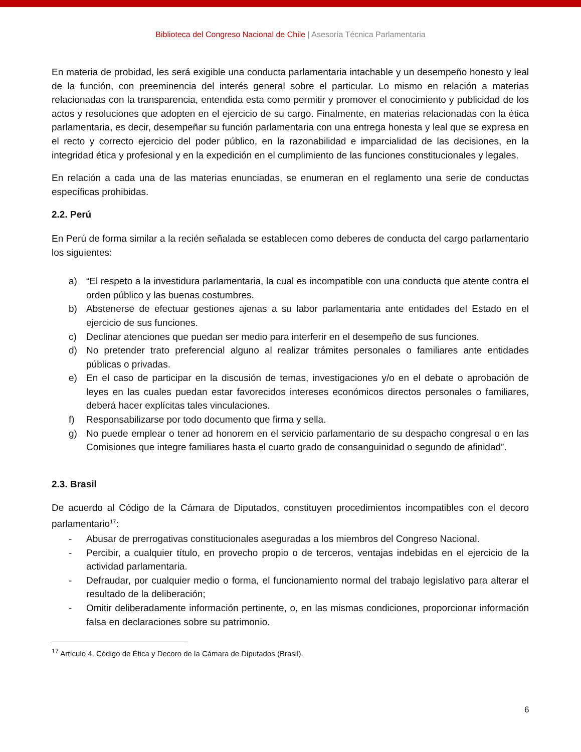Biblioteca del Congreso Nacional de Chile | Asesoría Técnica Parlamentaria
En materia de probidad, les será exigible una conducta parlamentaria intachable y un desempeño honesto y leal de la función, con preeminencia del interés general sobre el particular. Lo mismo en relación a materias relacionadas con la transparencia, entendida esta como permitir y promover el conocimiento y publicidad de los actos y resoluciones que adopten en el ejercicio de su cargo. Finalmente, en materias relacionadas con la ética parlamentaria, es decir, desempeñar su función parlamentaria con una entrega honesta y leal que se expresa en el recto y correcto ejercicio del poder público, en la razonabilidad e imparcialidad de las decisiones, en la integridad ética y profesional y en la expedición en el cumplimiento de las funciones constitucionales y legales.
En relación a cada una de las materias enunciadas, se enumeran en el reglamento una serie de conductas específicas prohibidas.
2.2. Perú
En Perú de forma similar a la recién señalada se establecen como deberes de conducta del cargo parlamentario los siguientes:
a) “El respeto a la investidura parlamentaria, la cual es incompatible con una conducta que atente contra el orden público y las buenas costumbres.
b) Abstenerse de efectuar gestiones ajenas a su labor parlamentaria ante entidades del Estado en el ejercicio de sus funciones.
c) Declinar atenciones que puedan ser medio para interferir en el desempeño de sus funciones.
d) No pretender trato preferencial alguno al realizar trámites personales o familiares ante entidades públicas o privadas.
e) En el caso de participar en la discusión de temas, investigaciones y/o en el debate o aprobación de leyes en las cuales puedan estar favorecidos intereses económicos directos personales o familiares, deberá hacer explícitas tales vinculaciones.
f) Responsabilizarse por todo documento que firma y sella.
g) No puede emplear o tener ad honorem en el servicio parlamentario de su despacho congresal o en las Comisiones que integre familiares hasta el cuarto grado de consanguinidad o segundo de afinidad”.
2.3. Brasil
De acuerdo al Código de la Cámara de Diputados, constituyen procedimientos incompatibles con el decoro parlamentario<sup>17</sup>:
- Abusar de prerrogativas constitucionales aseguradas a los miembros del Congreso Nacional.
- Percibir, a cualquier título, en provecho propio o de terceros, ventajas indebidas en el ejercicio de la actividad parlamentaria.
- Defraudar, por cualquier medio o forma, el funcionamiento normal del trabajo legislativo para alterar el resultado de la deliberación;
- Omitir deliberadamente información pertinente, o, en las mismas condiciones, proporcionar información falsa en declaraciones sobre su patrimonio.
<sup>17</sup> Artículo 4, Código de Ética y Decoro de la Cámara de Diputados (Brasil).
6